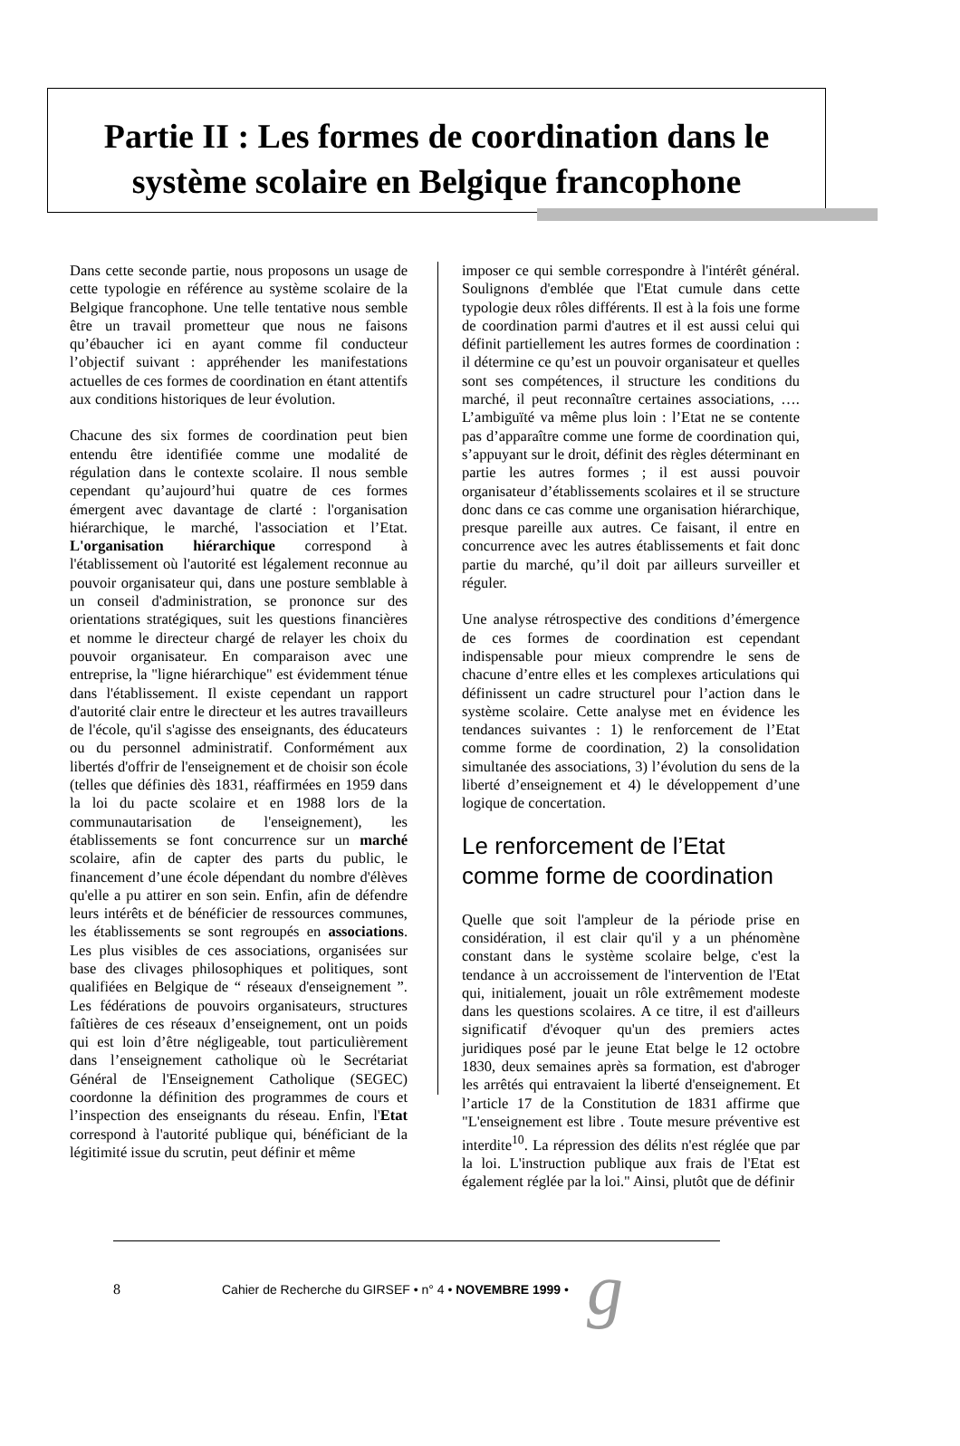Partie II : Les formes de coordination dans le système scolaire en Belgique francophone
Dans cette seconde partie, nous proposons un usage de cette typologie en référence au système scolaire de la Belgique francophone. Une telle tentative nous semble être un travail prometteur que nous ne faisons qu’ébaucher ici en ayant comme fil conducteur l’objectif suivant : appréhender les manifestations actuelles de ces formes de coordination en étant attentifs aux conditions historiques de leur évolution.
Chacune des six formes de coordination peut bien entendu être identifiée comme une modalité de régulation dans le contexte scolaire. Il nous semble cependant qu’aujourd’hui quatre de ces formes émergent avec davantage de clarté : l'organisation hiérarchique, le marché, l'association et l’Etat. L'organisation hiérarchique correspond à l'établissement où l'autorité est légalement reconnue au pouvoir organisateur qui, dans une posture semblable à un conseil d'administration, se prononce sur des orientations stratégiques, suit les questions financières et nomme le directeur chargé de relayer les choix du pouvoir organisateur. En comparaison avec une entreprise, la "ligne hiérarchique" est évidemment ténue dans l'établissement. Il existe cependant un rapport d'autorité clair entre le directeur et les autres travailleurs de l'école, qu'il s'agisse des enseignants, des éducateurs ou du personnel administratif. Conformément aux libertés d'offrir de l'enseignement et de choisir son école (telles que définies dès 1831, réaffirmées en 1959 dans la loi du pacte scolaire et en 1988 lors de la communautarisation de l'enseignement), les établissements se font concurrence sur un marché scolaire, afin de capter des parts du public, le financement d’une école dépendant du nombre d'élèves qu'elle a pu attirer en son sein. Enfin, afin de défendre leurs intérêts et de bénéficier de ressources communes, les établissements se sont regroupés en associations. Les plus visibles de ces associations, organisées sur base des clivages philosophiques et politiques, sont qualifiées en Belgique de “ réseaux d'enseignement ”. Les fédérations de pouvoirs organisateurs, structures faîtières de ces réseaux d’enseignement, ont un poids qui est loin d’être négligeable, tout particulièrement dans l’enseignement catholique où le Secrétariat Général de l'Enseignement Catholique (SEGEC) coordonne la définition des programmes de cours et l’inspection des enseignants du réseau. Enfin, l'Etat correspond à l'autorité publique qui, bénéficiant de la légitimité issue du scrutin, peut définir et même
imposer ce qui semble correspondre à l'intérêt général. Soulignons d'emblée que l'Etat cumule dans cette typologie deux rôles différents. Il est à la fois une forme de coordination parmi d'autres et il est aussi celui qui définit partiellement les autres formes de coordination : il détermine ce qu’est un pouvoir organisateur et quelles sont ses compétences, il structure les conditions du marché, il peut reconnaître certaines associations, …. L’ambiguïté va même plus loin : l’Etat ne se contente pas d’apparaître comme une forme de coordination qui, s’appuyant sur le droit, définit des règles déterminant en partie les autres formes ; il est aussi pouvoir organisateur d’établissements scolaires et il se structure donc dans ce cas comme une organisation hiérarchique, presque pareille aux autres. Ce faisant, il entre en concurrence avec les autres établissements et fait donc partie du marché, qu’il doit par ailleurs surveiller et réguler.
Une analyse rétrospective des conditions d’émergence de ces formes de coordination est cependant indispensable pour mieux comprendre le sens de chacune d’entre elles et les complexes articulations qui définissent un cadre structurel pour l’action dans le système scolaire. Cette analyse met en évidence les tendances suivantes : 1) le renforcement de l’Etat comme forme de coordination, 2) la consolidation simultanée des associations, 3) l’évolution du sens de la liberté d’enseignement et 4) le développement d’une logique de concertation.
Le renforcement de l’Etat comme forme de coordination
Quelle que soit l'ampleur de la période prise en considération, il est clair qu'il y a un phénomène constant dans le système scolaire belge, c'est la tendance à un accroissement de l'intervention de l'Etat qui, initialement, jouait un rôle extrêmement modeste dans les questions scolaires. A ce titre, il est d'ailleurs significatif d'évoquer qu'un des premiers actes juridiques posé par le jeune Etat belge le 12 octobre 1830, deux semaines après sa formation, est d'abroger les arrêtés qui entravaient la liberté d'enseignement. Et l’article 17 de la Constitution de 1831 affirme que "L'enseignement est libre . Toute mesure préventive est interdite<sup>10</sup>. La répression des délits n'est réglée que par la loi. L'instruction publique aux frais de l'Etat est également réglée par la loi." Ainsi, plutôt que de définir
8 Cahier de Recherche du GIRSEF • n° 4 • NOVEMBRE 1999 • g